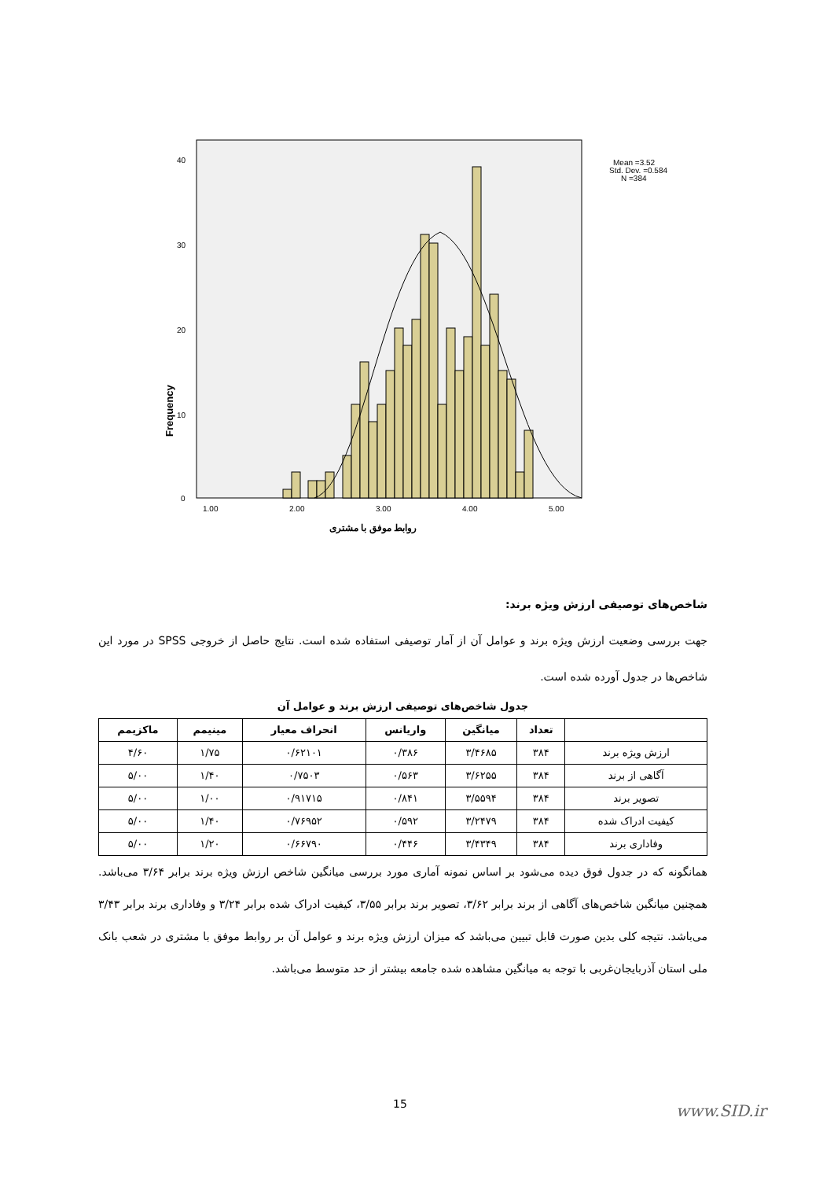Frequency
40
30
20
10
0
1.00
2.00
3.00
4.00
5.00
روابط موفق با مشتری
Mean =3.52
Std. Dev. =0.584
N =384
شاخص‌های توصیفی ارزش ویژه برند:
جهت بررسی وضعیت ارزش ویژه برند و عوامل آن از آمار توصیفی استفاده شده است. نتایج حاصل از خروجی SPSS در مورد این شاخص‌ها در جدول آورده شده است.
جدول شاخص‌های توصیفی ارزش برند و عوامل آن
| | تعداد | میانگین | واریانس | انحراف معیار | مینیمم | ماکزیمم |
| --- | --- | --- | --- | --- | --- | --- |
| ارزش ویژه برند | ۳۸۴ | ۳/۴۶۸۵ | ۰/۳۸۶ | ۰/۶۲۱۰۱ | ۱/۷۵ | ۴/۶۰ |
| آگاهی از برند | ۳۸۴ | ۳/۶۲۵۵ | ۰/۵۶۳ | ۰/۷۵۰۳ | ۱/۴۰ | ۵/۰۰ |
| تصویر برند | ۳۸۴ | ۳/۵۵۹۴ | ۰/۸۴۱ | ۰/۹۱۷۱۵ | ۱/۰۰ | ۵/۰۰ |
| کیفیت ادراک شده | ۳۸۴ | ۳/۲۴۷۹ | ۰/۵۹۲ | ۰/۷۶۹۵۲ | ۱/۴۰ | ۵/۰۰ |
| وفاداری برند | ۳۸۴ | ۳/۴۳۴۹ | ۰/۴۴۶ | ۰/۶۶۷۹۰ | ۱/۲۰ | ۵/۰۰ |
همانگونه که در جدول فوق دیده می‌شود بر اساس نمونه آماری مورد بررسی میانگین شاخص ارزش ویژه برند برابر ۳/۶۴ می‌باشد. همچنین میانگین شاخص‌های آگاهی از برند برابر ۳/۶۲، تصویر برند برابر ۳/۵۵، کیفیت ادراک شده برابر ۳/۲۴ و وفاداری برند برابر ۳/۴۳ می‌باشد. نتیجه کلی بدین صورت قابل تبیین می‌باشد که میزان ارزش ویژه برند و عوامل آن بر روابط موفق با مشتری در شعب بانک ملی استان آذربایجان‌غربی با توجه به میانگین مشاهده شده جامعه بیشتر از حد متوسط می‌باشد.
15 www.SID.ir